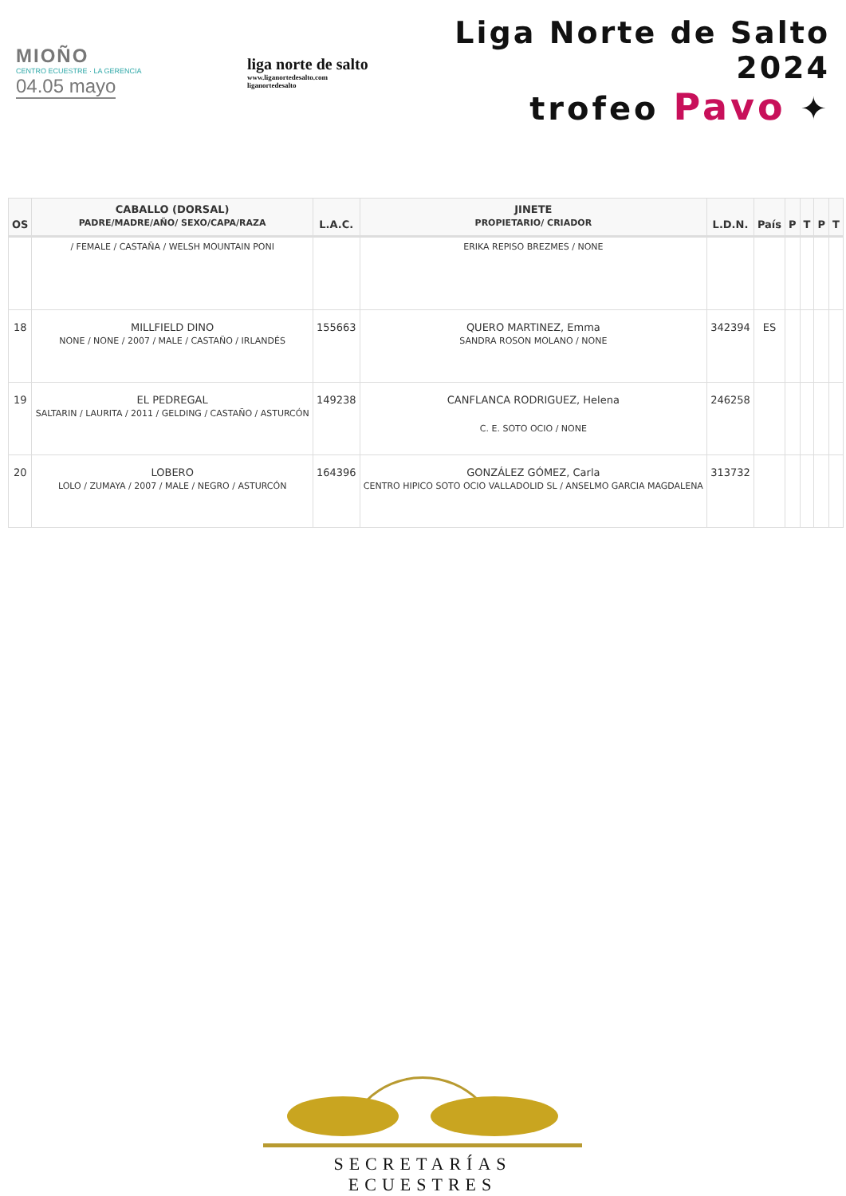MIOÑO
CENTRO ECUESTRE · LA GERENCIA
04.05 mayo
liga norte de salto
www.liganortedesalto.com
liganortedesalto
Liga Norte de Salto 2024
trofeo Pavo ✦
| OS | CABALLO (DORSAL) PADRE/MADRE/AÑO/ SEXO/CAPA/RAZA | L.A.C. | JINETE PROPIETARIO/ CRIADOR | L.D.N. | País | P | T | P | T |
| --- | --- | --- | --- | --- | --- | --- | --- | --- | --- |
| | / FEMALE / CASTAÑA / WELSH MOUNTAIN PONI | | ERIKA REPISO BREZMES / NONE | | | | | | |
| 18 | MILLFIELD DINO NONE / NONE / 2007 / MALE / CASTAÑO / IRLANDÉS | 155663 | QUERO MARTINEZ, Emma SANDRA ROSON MOLANO / NONE | 342394 | ES | | | | |
| 19 | EL PEDREGAL SALTARIN / LAURITA / 2011 / GELDING / CASTAÑO / ASTURCÓN | 149238 | CANFLANCA RODRIGUEZ, Helena C. E. SOTO OCIO / NONE | 246258 | | | | | |
| 20 | LOBERO LOLO / ZUMAYA / 2007 / MALE / NEGRO / ASTURCÓN | 164396 | GONZÁLEZ GÓMEZ, Carla CENTRO HIPICO SOTO OCIO VALLADOLID SL / ANSELMO GARCIA MAGDALENA | 313732 | | | | | |
SECRETARÍAS ECUESTRES